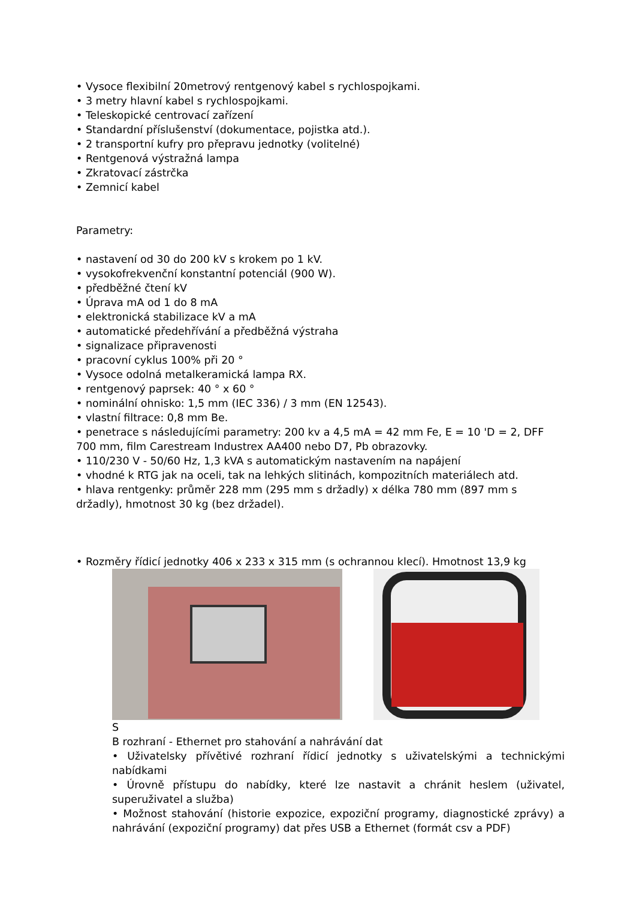• Vysoce flexibilní 20metrový rentgenový kabel s rychlospojkami.
• 3 metry hlavní kabel s rychlospojkami.
• Teleskopické centrovací zařízení
• Standardní příslušenství (dokumentace, pojistka atd.).
• 2 transportní kufry pro přepravu jednotky (volitelné)
• Rentgenová výstražná lampa
• Zkratovací zástrčka
• Zemnicí kabel
Parametry:
• nastavení od 30 do 200 kV s krokem po 1 kV.
• vysokofrekvenční konstantní potenciál (900 W).
• předběžné čtení kV
• Úprava mA od 1 do 8 mA
• elektronická stabilizace kV a mA
• automatické předehřívání a předběžná výstraha
• signalizace připravenosti
• pracovní cyklus 100% při 20 °
• Vysoce odolná metalkeramická lampa RX.
• rentgenový paprsek: 40 ° x 60 °
• nominální ohnisko: 1,5 mm (IEC 336) / 3 mm (EN 12543).
• vlastní filtrace: 0,8 mm Be.
• penetrace s následujícími parametry: 200 kv a 4,5 mA = 42 mm Fe, E = 10 'D = 2, DFF 700 mm, film Carestream Industrex AA400 nebo D7, Pb obrazovky.
• 110/230 V - 50/60 Hz, 1,3 kVA s automatickým nastavením na napájení
• vhodné k RTG jak na oceli, tak na lehkých slitinách, kompozitních materiálech atd.
• hlava rentgenky: průměr 228 mm (295 mm s držadly) x délka 780 mm (897 mm s držadly), hmotnost 30 kg (bez držadel).
• Rozměry řídicí jednotky 406 x 233 x 315 mm (s ochrannou klecí). Hmotnost 13,9 kg
S
B rozhraní - Ethernet pro stahování a nahrávání dat
• Uživatelsky přívětivé rozhraní řídicí jednotky s uživatelskými a technickými nabídkami
• Úrovně přístupu do nabídky, které lze nastavit a chránit heslem (uživatel, superuživatel a služba)
• Možnost stahování (historie expozice, expoziční programy, diagnostické zprávy) a nahrávání (expoziční programy) dat přes USB a Ethernet (formát csv a PDF)